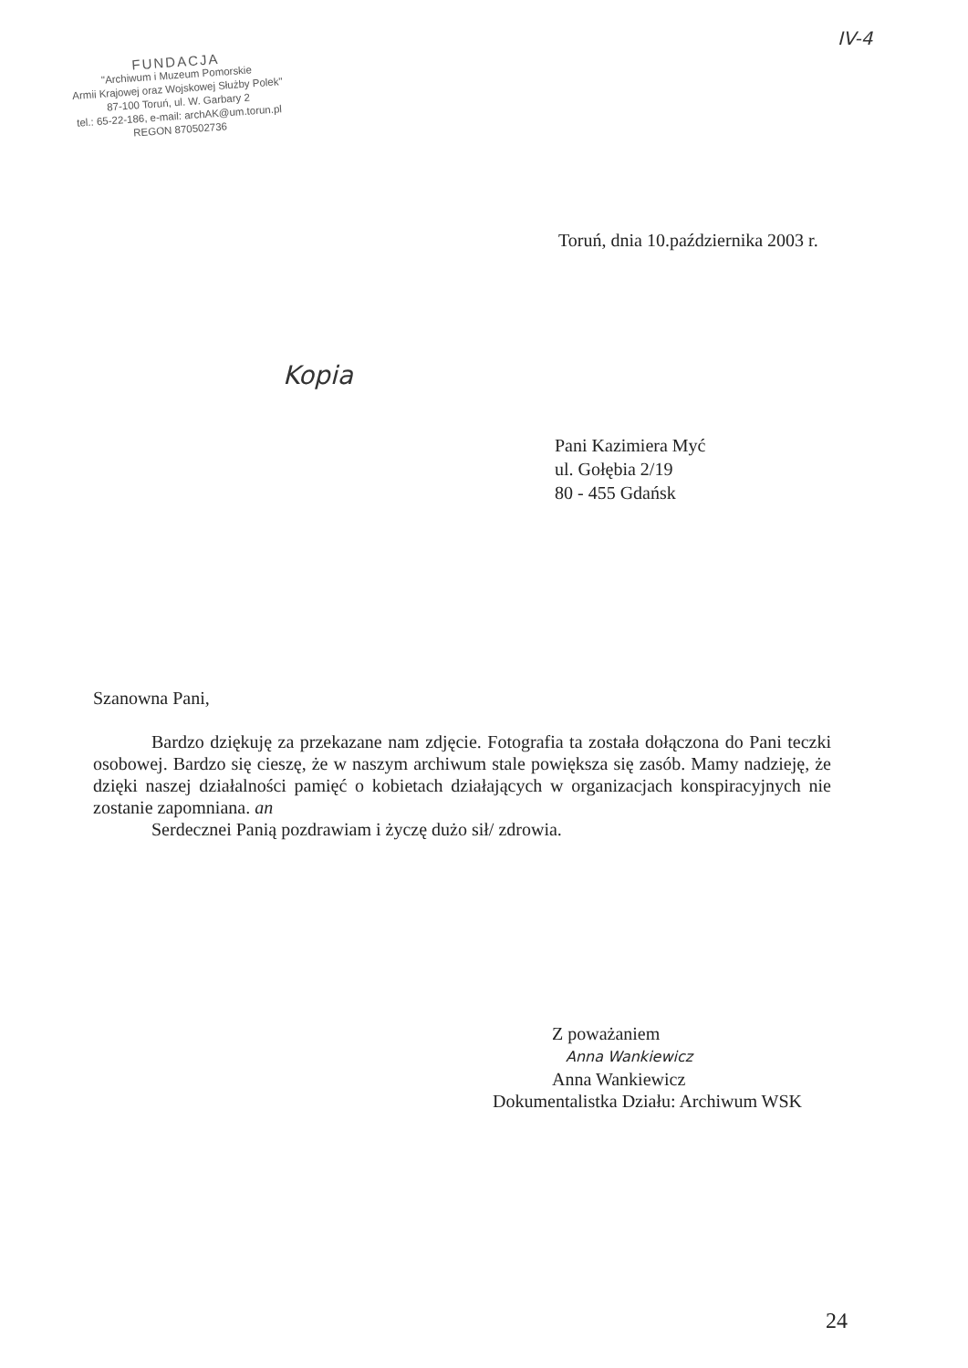FUNDACJA
"Archiwum i Muzeum Pomorskie
Armii Krajowej oraz Wojskowej Służby Polek"
87-100 Toruń, ul. W. Garbary 2
tel.: 65-22-186, e-mail: archAK@um.torun.pl
REGON 870502736
IV-4
Kopia
Toruń, dnia 10.października 2003 r.
Pani Kazimiera Myć
ul. Gołębia 2/19
80 - 455 Gdańsk
Szanowna Pani,
Bardzo dziękuję za przekazane nam zdjęcie. Fotografia ta została dołączona do Pani teczki osobowej. Bardzo się cieszę, że w naszym archiwum stale powiększa się zasób. Mamy nadzieję, że dzięki naszej działalności pamięć o kobietach działających w organizacjach konspiracyjnych nie zostanie zapomniana. an
Serdecznei Panią pozdrawiam i życzę dużo sił/ zdrowia.
Z poważaniem
Anna Wankiewicz
Anna Wankiewicz
Dokumentalistka Działu: Archiwum WSK
24